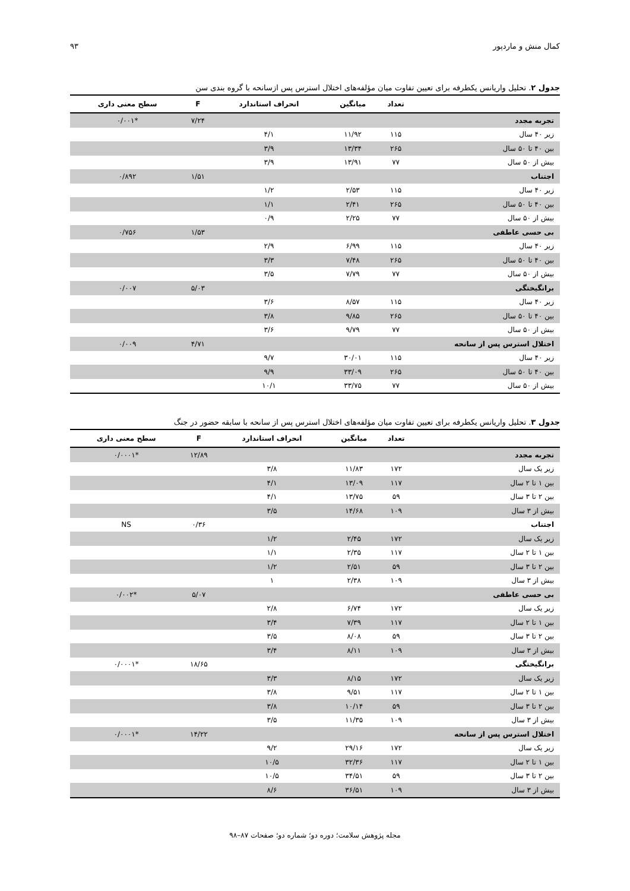کمال منش و ماردپور ۹۳
جدول ۲. تحلیل واریانس یکطرفه برای تعیین تفاوت میان مؤلفه‌های اختلال استرس پس ازسانحه با گروه بندی سن
| | تعداد | میانگین | انحراف استاندارد | F | سطح معنی داری |
| --- | --- | --- | --- | --- | --- |
| تجربه مجدد | | | | ۷/۲۴ | *۰/۰۰۱ |
| زیر ۴۰ سال | ۱۱۵ | ۱۱/۹۲ | ۴/۱ | | |
| بین ۴۰ تا ۵۰ سال | ۲۶۵ | ۱۳/۳۴ | ۳/۹ | | |
| بیش از ۵۰ سال | ۷۷ | ۱۳/۹۱ | ۳/۹ | | |
| اجتناب | | | | ۱/۵۱ | ۰/۸۹۲ |
| زیر ۴۰ سال | ۱۱۵ | ۲/۵۳ | ۱/۲ | | |
| بین ۴۰ تا ۵۰ سال | ۲۶۵ | ۲/۴۱ | ۱/۱ | | |
| بیش از ۵۰ سال | ۷۷ | ۲/۲۵ | ۰/۹ | | |
| بی حسی عاطفی | | | | ۱/۵۳ | ۰/۷۵۶ |
| زیر ۴۰ سال | ۱۱۵ | ۶/۹۹ | ۲/۹ | | |
| بین ۴۰ تا ۵۰ سال | ۲۶۵ | ۷/۴۸ | ۳/۳ | | |
| بیش از ۵۰ سال | ۷۷ | ۷/۷۹ | ۳/۵ | | |
| برانگیختگی | | | | ۵/۰۳ | ۰/۰۰۷ |
| زیر ۴۰ سال | ۱۱۵ | ۸/۵۷ | ۳/۶ | | |
| بین ۴۰ تا ۵۰ سال | ۲۶۵ | ۹/۸۵ | ۳/۸ | | |
| بیش از ۵۰ سال | ۷۷ | ۹/۷۹ | ۳/۶ | | |
| اختلال استرس پس از سانحه | | | | ۴/۷۱ | ۰/۰۰۹ |
| زیر ۴۰ سال | ۱۱۵ | ۳۰/۰۱ | ۹/۷ | | |
| بین ۴۰ تا ۵۰ سال | ۲۶۵ | ۳۳/۰۹ | ۹/۹ | | |
| بیش از ۵۰ سال | ۷۷ | ۳۳/۷۵ | ۱۰/۱ | | |
جدول ۳. تحلیل واریانس یکطرفه برای تعیین تفاوت میان مؤلفه‌های اختلال استرس پس از سانحه با سابقه حضور در جنگ
| | تعداد | میانگین | انحراف استاندارد | F | سطح معنی داری |
| --- | --- | --- | --- | --- | --- |
| تجربه مجدد | | | | ۱۲/۸۹ | *۰/۰۰۰۱ |
| زیر یک سال | ۱۷۲ | ۱۱/۸۳ | ۳/۸ | | |
| بین ۱ تا ۲ سال | ۱۱۷ | ۱۳/۰۹ | ۴/۱ | | |
| بین ۲ تا ۳ سال | ۵۹ | ۱۳/۷۵ | ۴/۱ | | |
| بیش از ۳ سال | ۱۰۹ | ۱۴/۶۸ | ۳/۵ | | |
| اجتناب | | | | ۰/۳۶ | NS |
| زیر یک سال | ۱۷۲ | ۲/۴۵ | ۱/۲ | | |
| بین ۱ تا ۲ سال | ۱۱۷ | ۲/۳۵ | ۱/۱ | | |
| بین ۲ تا ۳ سال | ۵۹ | ۲/۵۱ | ۱/۲ | | |
| بیش از ۳ سال | ۱۰۹ | ۲/۳۸ | ۱ | | |
| بی حسی عاطفی | | | | ۵/۰۷ | *۰/۰۰۲ |
| زیر یک سال | ۱۷۲ | ۶/۷۴ | ۲/۸ | | |
| بین ۱ تا ۲ سال | ۱۱۷ | ۷/۳۹ | ۳/۴ | | |
| بین ۲ تا ۳ سال | ۵۹ | ۸/۰۸ | ۳/۵ | | |
| بیش از ۳ سال | ۱۰۹ | ۸/۱۱ | ۳/۴ | | |
| برانگیختگی | | | | ۱۸/۶۵ | *۰/۰۰۰۱ |
| زیر یک سال | ۱۷۲ | ۸/۱۵ | ۳/۳ | | |
| بین ۱ تا ۲ سال | ۱۱۷ | ۹/۵۱ | ۳/۸ | | |
| بین ۲ تا ۳ سال | ۵۹ | ۱۰/۱۴ | ۳/۸ | | |
| بیش از ۳ سال | ۱۰۹ | ۱۱/۳۵ | ۳/۵ | | |
| اختلال استرس پس از سانحه | | | | ۱۴/۲۲ | *۰/۰۰۰۱ |
| زیر یک سال | ۱۷۲ | ۲۹/۱۶ | ۹/۲ | | |
| بین ۱ تا ۲ سال | ۱۱۷ | ۳۲/۳۶ | ۱۰/۵ | | |
| بین ۲ تا ۳ سال | ۵۹ | ۳۴/۵۱ | ۱۰/۵ | | |
| بیش از ۳ سال | ۱۰۹ | ۳۶/۵۱ | ۸/۶ | | |
مجله پژوهش سلامت؛ دوره دو؛ شماره دو؛ صفحات ۸۷–۹۸